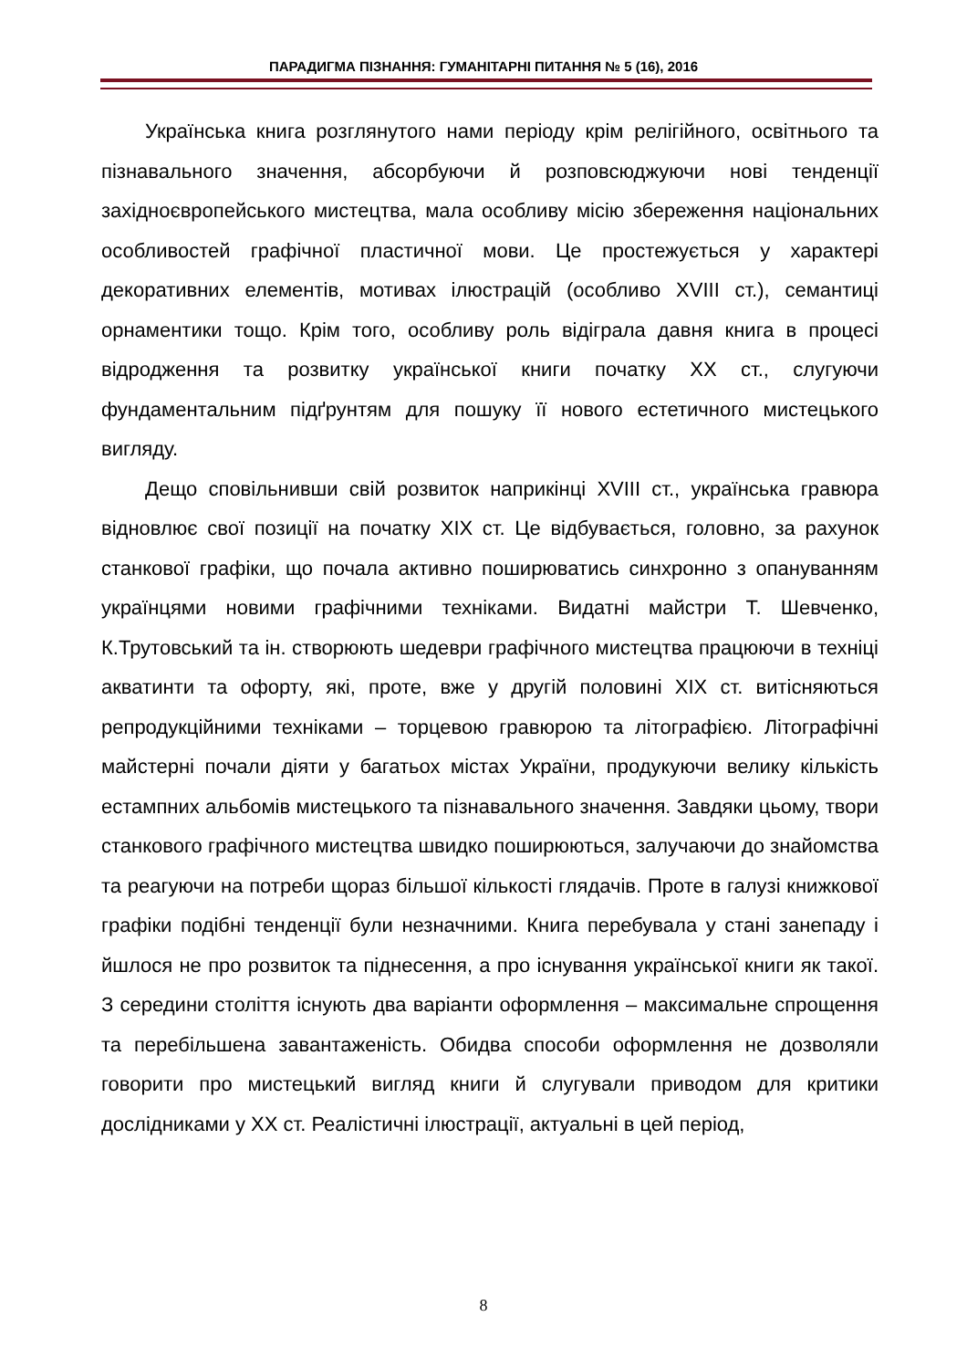ПАРАДИГМА ПІЗНАННЯ: ГУМАНІТАРНІ ПИТАННЯ № 5 (16), 2016
Українська книга розглянутого нами періоду крім релігійного, освітнього та пізнавального значення, абсорбуючи й розповсюджуючи нові тенденції західноєвропейського мистецтва, мала особливу місію збереження національних особливостей графічної пластичної мови. Це простежується у характері декоративних елементів, мотивах ілюстрацій (особливо XVIII ст.), семантиці орнаментики тощо. Крім того, особливу роль відіграла давня книга в процесі відродження та розвитку української книги початку XX ст., слугуючи фундаментальним підґрунтям для пошуку її нового естетичного мистецького вигляду.
Дещо сповільнивши свій розвиток наприкінці XVIII ст., українська гравюра відновлює свої позиції на початку XIX ст. Це відбувається, головно, за рахунок станкової графіки, що почала активно поширюватись синхронно з опануванням українцями новими графічними техніками. Видатні майстри Т. Шевченко, К.Трутовський та ін. створюють шедеври графічного мистецтва працюючи в техніці акватинти та офорту, які, проте, вже у другій половині XIX ст. витісняються репродукційними техніками – торцевою гравюрою та літографією. Літографічні майстерні почали діяти у багатьох містах України, продукуючи велику кількість естампних альбомів мистецького та пізнавального значення. Завдяки цьому, твори станкового графічного мистецтва швидко поширюються, залучаючи до знайомства та реагуючи на потреби щораз більшої кількості глядачів. Проте в галузі книжкової графіки подібні тенденції були незначними. Книга перебувала у стані занепаду і йшлося не про розвиток та піднесення, а про існування української книги як такої. З середини століття існують два варіанти оформлення – максимальне спрощення та перебільшена завантаженість. Обидва способи оформлення не дозволяли говорити про мистецький вигляд книги й слугували приводом для критики дослідниками у XX ст. Реалістичні ілюстрації, актуальні в цей період,
8